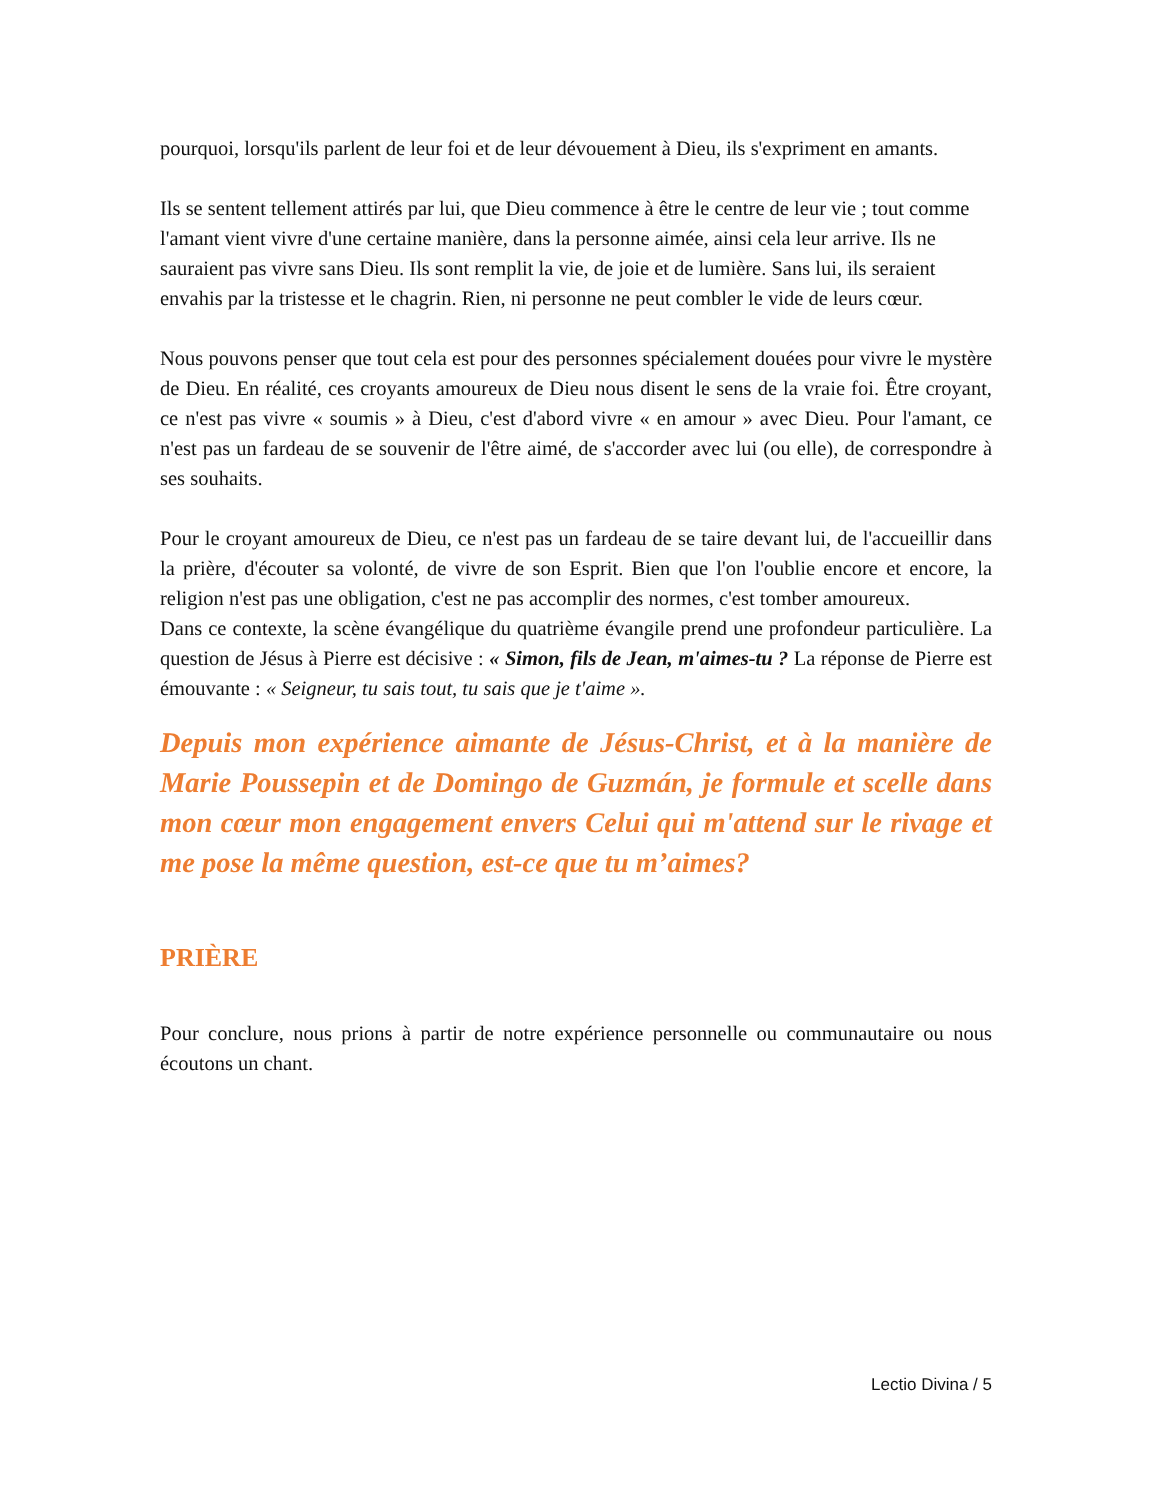pourquoi, lorsqu'ils parlent de leur foi et de leur dévouement à Dieu, ils s'expriment en amants.
Ils se sentent tellement attirés par lui, que Dieu commence à être le centre de leur vie ; tout comme l'amant vient vivre d'une certaine manière, dans la personne aimée, ainsi cela leur arrive. Ils ne sauraient pas vivre sans Dieu. Ils sont remplit la vie, de joie et de lumière. Sans lui, ils seraient envahis par la tristesse et le chagrin. Rien, ni personne ne peut combler le vide de leurs cœur.
Nous pouvons penser que tout cela est pour des personnes spécialement douées pour vivre le mystère de Dieu. En réalité, ces croyants amoureux de Dieu nous disent le sens de la vraie foi. Être croyant, ce n'est pas vivre « soumis » à Dieu, c'est d'abord vivre « en amour » avec Dieu. Pour l'amant, ce n'est pas un fardeau de se souvenir de l'être aimé, de s'accorder avec lui (ou elle), de correspondre à ses souhaits.
Pour le croyant amoureux de Dieu, ce n'est pas un fardeau de se taire devant lui, de l'accueillir dans la prière, d'écouter sa volonté, de vivre de son Esprit. Bien que l'on l'oublie encore et encore, la religion n'est pas une obligation, c'est ne pas accomplir des normes, c'est tomber amoureux.
Dans ce contexte, la scène évangélique du quatrième évangile prend une profondeur particulière. La question de Jésus à Pierre est décisive : « Simon, fils de Jean, m'aimes-tu ? La réponse de Pierre est émouvante : « Seigneur, tu sais tout, tu sais que je t'aime ».
Depuis mon expérience aimante de Jésus-Christ, et à la manière de Marie Poussepin et de Domingo de Guzmán, je formule et scelle dans mon cœur mon engagement envers Celui qui m'attend sur le rivage et me pose la même question, est-ce que tu m’aimes?
PRIÈRE
Pour conclure, nous prions à partir de notre expérience personnelle ou communautaire ou nous écoutons un chant.
Lectio Divina / 5